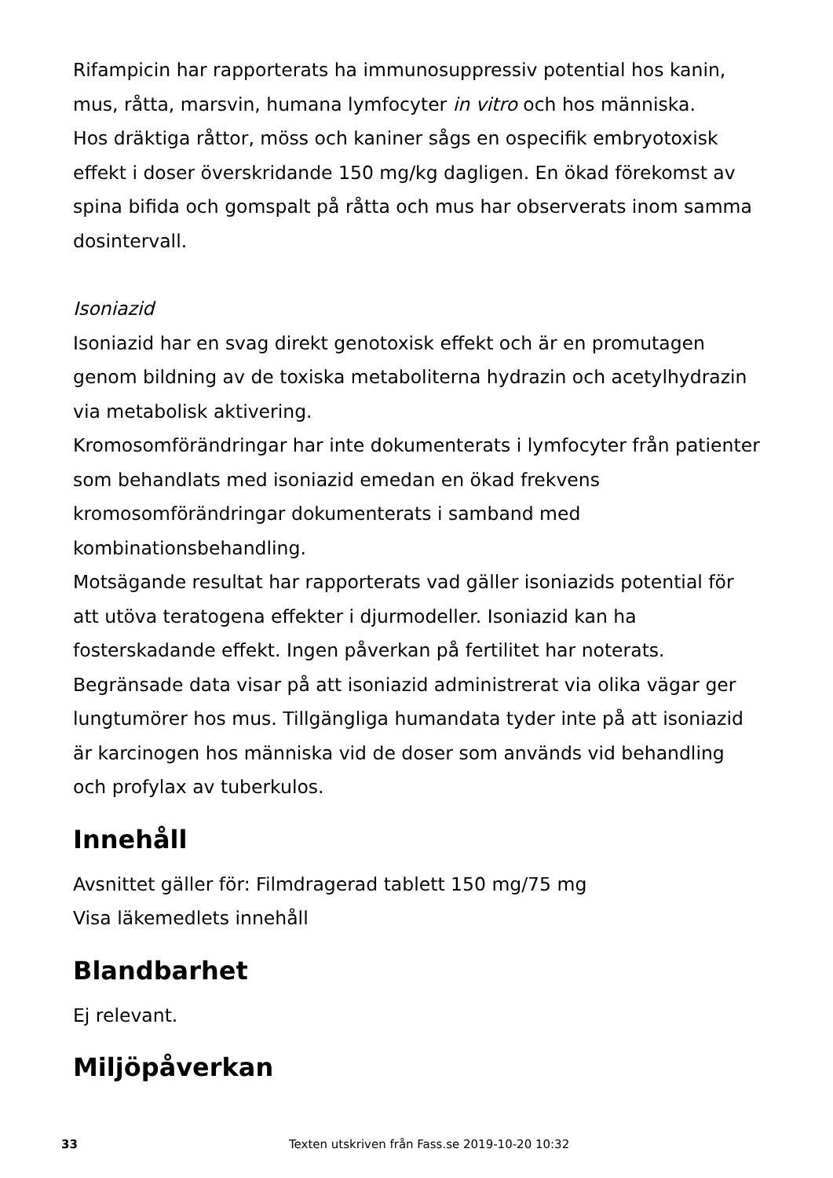Rifampicin har rapporterats ha immunosuppressiv potential hos kanin, mus, råtta, marsvin, humana lymfocyter in vitro och hos människa.
Hos dräktiga råttor, möss och kaniner sågs en ospecifik embryotoxisk effekt i doser överskridande 150 mg/kg dagligen. En ökad förekomst av spina bifida och gomspalt på råtta och mus har observerats inom samma dosintervall.
Isoniazid
Isoniazid har en svag direkt genotoxisk effekt och är en promutagen genom bildning av de toxiska metaboliterna hydrazin och acetylhydrazin via metabolisk aktivering.
Kromosomförändringar har inte dokumenterats i lymfocyter från patienter som behandlats med isoniazid emedan en ökad frekvens kromosomförändringar dokumenterats i samband med kombinationsbehandling.
Motsägande resultat har rapporterats vad gäller isoniazids potential för att utöva teratogena effekter i djurmodeller. Isoniazid kan ha fosterskadande effekt. Ingen påverkan på fertilitet har noterats. Begränsade data visar på att isoniazid administrerat via olika vägar ger lungtumörer hos mus. Tillgängliga humandata tyder inte på att isoniazid är karcinogen hos människa vid de doser som används vid behandling och profylax av tuberkulos.
Innehåll
Avsnittet gäller för: Filmdragerad tablett 150 mg/75 mg
Visa läkemedlets innehåll
Blandbarhet
Ej relevant.
Miljöpåverkan
33 Texten utskriven från Fass.se 2019-10-20 10:32